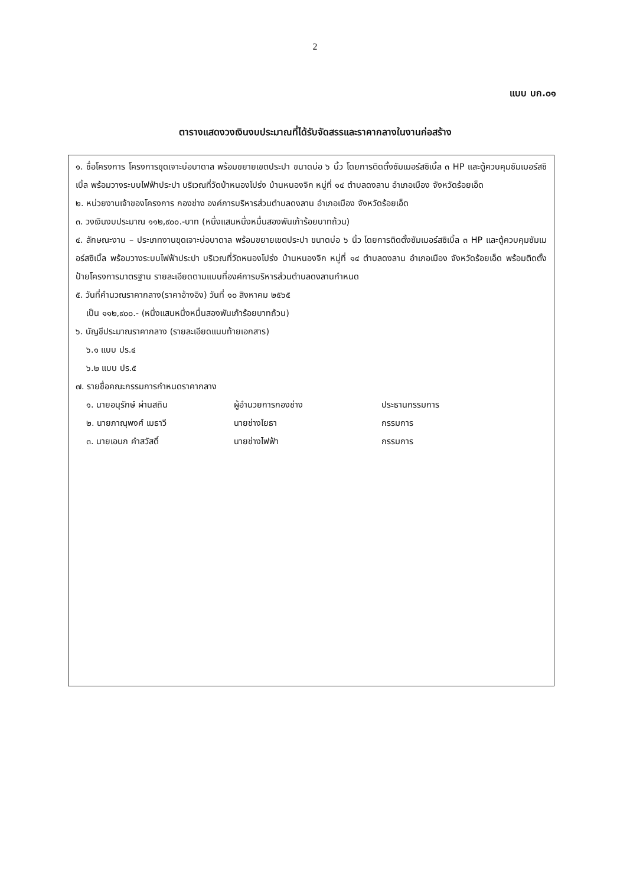2
แบบ บก.๐๑
ตารางแสดงวงเงินงบประมาณที่ได้รับจัดสรรและราคากลางในงานก่อสร้าง
๑. ชื่อโครงการ โครงการขุดเจาะบ่อบาดาล พร้อมขยายเขตประปา ขนาดบ่อ ๖ นิ้ว โดยการติดตั้งซัมเมอร์สซิเบิ้ล ๓ HP และตู้ควบคุมซัมเมอร์สซิเบิ้ล พร้อมวางระบบไฟฟ้าประปา บริเวณที่วัดป่าหนองโปร่ง บ้านหนองจิก หมู่ที่ ๑๔ ตำบลดงลาน อำเภอเมือง จังหวัดร้อยเอ็ด
๒. หน่วยงานเจ้าของโครงการ กองช่าง องค์การบริหารส่วนตำบลดงลาน อำเภอเมือง จังหวัดร้อยเอ็ด
๓. วงเงินงบประมาณ ๑๑๒,๙๐๐.-บาท (หนึ่งแสนหนึ่งหมื่นสองพันเก้าร้อยบาทถ้วน)
๔. ลักษณะงาน – ประเภทงานขุดเจาะบ่อบาดาล พร้อมขยายเขตประปา ขนาดบ่อ ๖ นิ้ว โดยการติดตั้งซัมเมอร์สซิเบิ้ล ๓ HP และตู้ควบคุมซัมเมอร์สซิเบิ้ล พร้อมวางระบบไฟฟ้าประปา บริเวณที่วัดหนองโปร่ง บ้านหนองจิก หมู่ที่ ๑๔ ตำบลดงลาน อำเภอเมือง จังหวัดร้อยเอ็ด พร้อมติดตั้งป้ายโครงการมาตรฐาน รายละเอียดตามแบบที่องค์การบริหารส่วนตำบลดงลานกำหนด
๕. วันที่คำนวณราคากลาง(ราคาอ้างอิง) วันที่ ๑๐ สิงหาคม ๒๕๖๕
เป็น ๑๑๒,๙๐๐.- (หนึ่งแสนหนึ่งหมื่นสองพันเก้าร้อยบาทถ้วน)
๖. บัญชีประมาณราคากลาง (รายละเอียดแนบท้ายเอกสาร)
๖.๑ แบบ ปร.๔
๖.๒ แบบ ปร.๕
๗. รายชื่อคณะกรรมการกำหนดราคากลาง
| ๑. นายอนุรักษ์ ผ่านสถิน | ผู้อำนวยการกองช่าง | ประธานกรรมการ |
| ๒. นายภาณุพงศ์ เมธาวี | นายช่างโยธา | กรรมการ |
| ๓. นายเอนก คำสวัสดิ์ | นายช่างไฟฟ้า | กรรมการ |